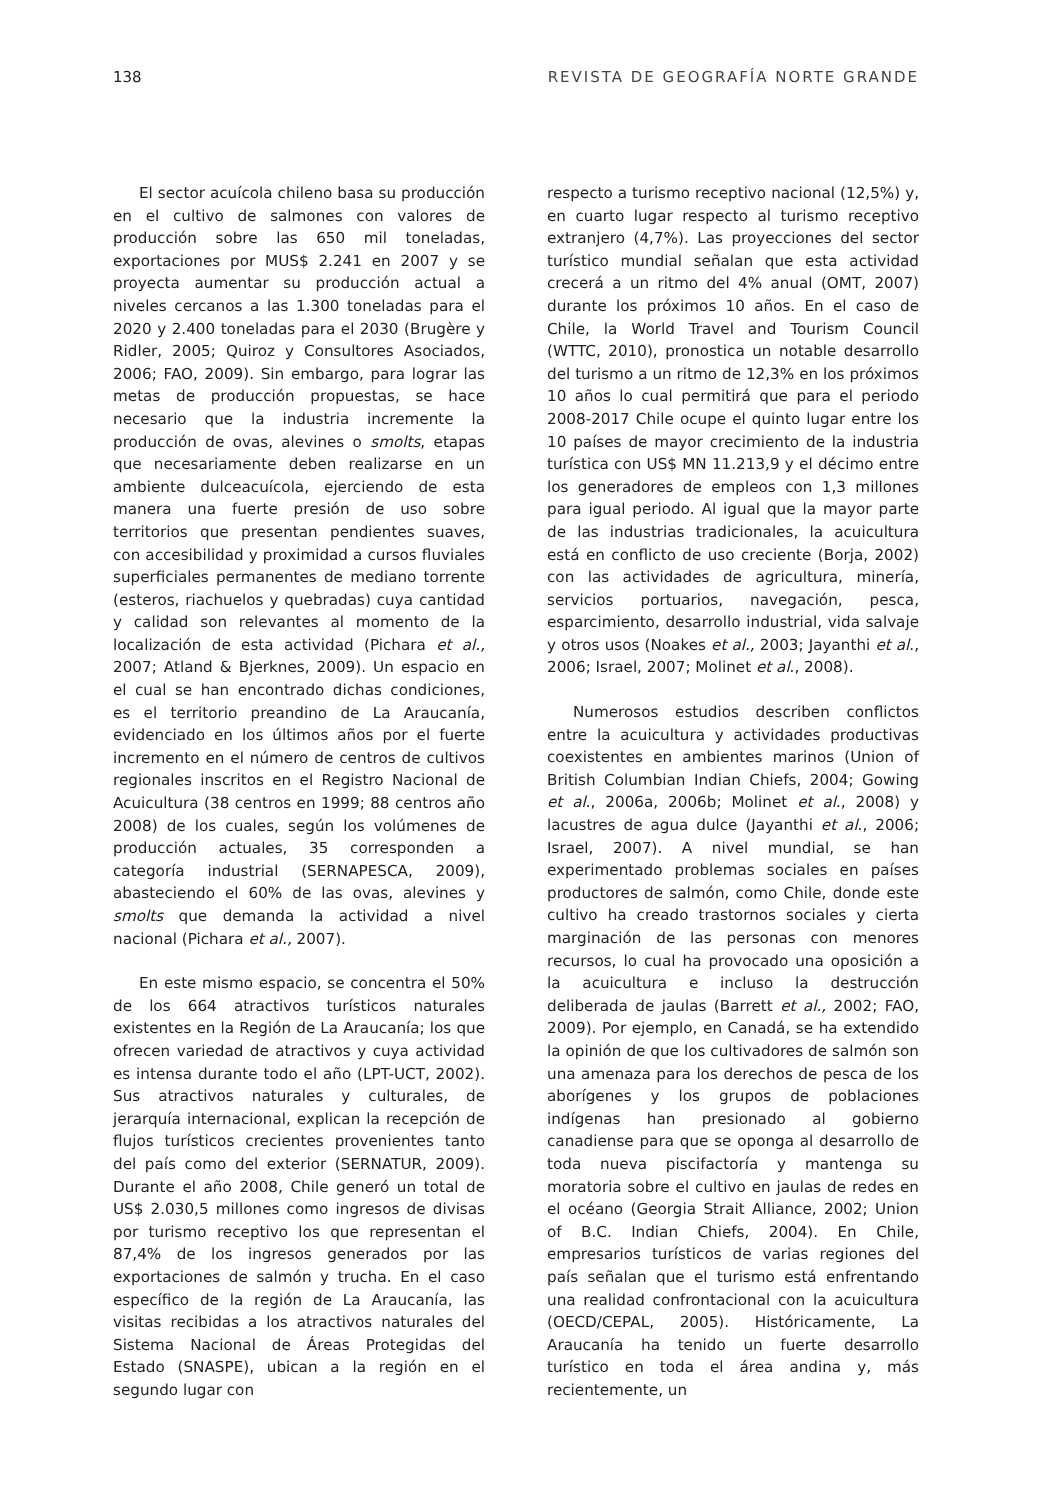138 REVISTA DE GEOGRAFÍA NORTE GRANDE
El sector acuícola chileno basa su producción en el cultivo de salmones con valores de producción sobre las 650 mil toneladas, exportaciones por MUS$ 2.241 en 2007 y se proyecta aumentar su producción actual a niveles cercanos a las 1.300 toneladas para el 2020 y 2.400 toneladas para el 2030 (Brugère y Ridler, 2005; Quiroz y Consultores Asociados, 2006; FAO, 2009). Sin embargo, para lograr las metas de producción propuestas, se hace necesario que la industria incremente la producción de ovas, alevines o smolts, etapas que necesariamente deben realizarse en un ambiente dulceacuícola, ejerciendo de esta manera una fuerte presión de uso sobre territorios que presentan pendientes suaves, con accesibilidad y proximidad a cursos fluviales superficiales permanentes de mediano torrente (esteros, riachuelos y quebradas) cuya cantidad y calidad son relevantes al momento de la localización de esta actividad (Pichara et al., 2007; Atland & Bjerknes, 2009). Un espacio en el cual se han encontrado dichas condiciones, es el territorio preandino de La Araucanía, evidenciado en los últimos años por el fuerte incremento en el número de centros de cultivos regionales inscritos en el Registro Nacional de Acuicultura (38 centros en 1999; 88 centros año 2008) de los cuales, según los volúmenes de producción actuales, 35 corresponden a categoría industrial (SERNAPESCA, 2009), abasteciendo el 60% de las ovas, alevines y smolts que demanda la actividad a nivel nacional (Pichara et al., 2007).
En este mismo espacio, se concentra el 50% de los 664 atractivos turísticos naturales existentes en la Región de La Araucanía; los que ofrecen variedad de atractivos y cuya actividad es intensa durante todo el año (LPT-UCT, 2002). Sus atractivos naturales y culturales, de jerarquía internacional, explican la recepción de flujos turísticos crecientes provenientes tanto del país como del exterior (SERNATUR, 2009). Durante el año 2008, Chile generó un total de US$ 2.030,5 millones como ingresos de divisas por turismo receptivo los que representan el 87,4% de los ingresos generados por las exportaciones de salmón y trucha. En el caso específico de la región de La Araucanía, las visitas recibidas a los atractivos naturales del Sistema Nacional de Áreas Protegidas del Estado (SNASPE), ubican a la región en el segundo lugar con
respecto a turismo receptivo nacional (12,5%) y, en cuarto lugar respecto al turismo receptivo extranjero (4,7%). Las proyecciones del sector turístico mundial señalan que esta actividad crecerá a un ritmo del 4% anual (OMT, 2007) durante los próximos 10 años. En el caso de Chile, la World Travel and Tourism Council (WTTC, 2010), pronostica un notable desarrollo del turismo a un ritmo de 12,3% en los próximos 10 años lo cual permitirá que para el periodo 2008-2017 Chile ocupe el quinto lugar entre los 10 países de mayor crecimiento de la industria turística con US$ MN 11.213,9 y el décimo entre los generadores de empleos con 1,3 millones para igual periodo. Al igual que la mayor parte de las industrias tradicionales, la acuicultura está en conflicto de uso creciente (Borja, 2002) con las actividades de agricultura, minería, servicios portuarios, navegación, pesca, esparcimiento, desarrollo industrial, vida salvaje y otros usos (Noakes et al., 2003; Jayanthi et al., 2006; Israel, 2007; Molinet et al., 2008).
Numerosos estudios describen conflictos entre la acuicultura y actividades productivas coexistentes en ambientes marinos (Union of British Columbian Indian Chiefs, 2004; Gowing et al., 2006a, 2006b; Molinet et al., 2008) y lacustres de agua dulce (Jayanthi et al., 2006; Israel, 2007). A nivel mundial, se han experimentado problemas sociales en países productores de salmón, como Chile, donde este cultivo ha creado trastornos sociales y cierta marginación de las personas con menores recursos, lo cual ha provocado una oposición a la acuicultura e incluso la destrucción deliberada de jaulas (Barrett et al., 2002; FAO, 2009). Por ejemplo, en Canadá, se ha extendido la opinión de que los cultivadores de salmón son una amenaza para los derechos de pesca de los aborígenes y los grupos de poblaciones indígenas han presionado al gobierno canadiense para que se oponga al desarrollo de toda nueva piscifactoría y mantenga su moratoria sobre el cultivo en jaulas de redes en el océano (Georgia Strait Alliance, 2002; Union of B.C. Indian Chiefs, 2004). En Chile, empresarios turísticos de varias regiones del país señalan que el turismo está enfrentando una realidad confrontacional con la acuicultura (OECD/CEPAL, 2005). Históricamente, La Araucanía ha tenido un fuerte desarrollo turístico en toda el área andina y, más recientemente, un